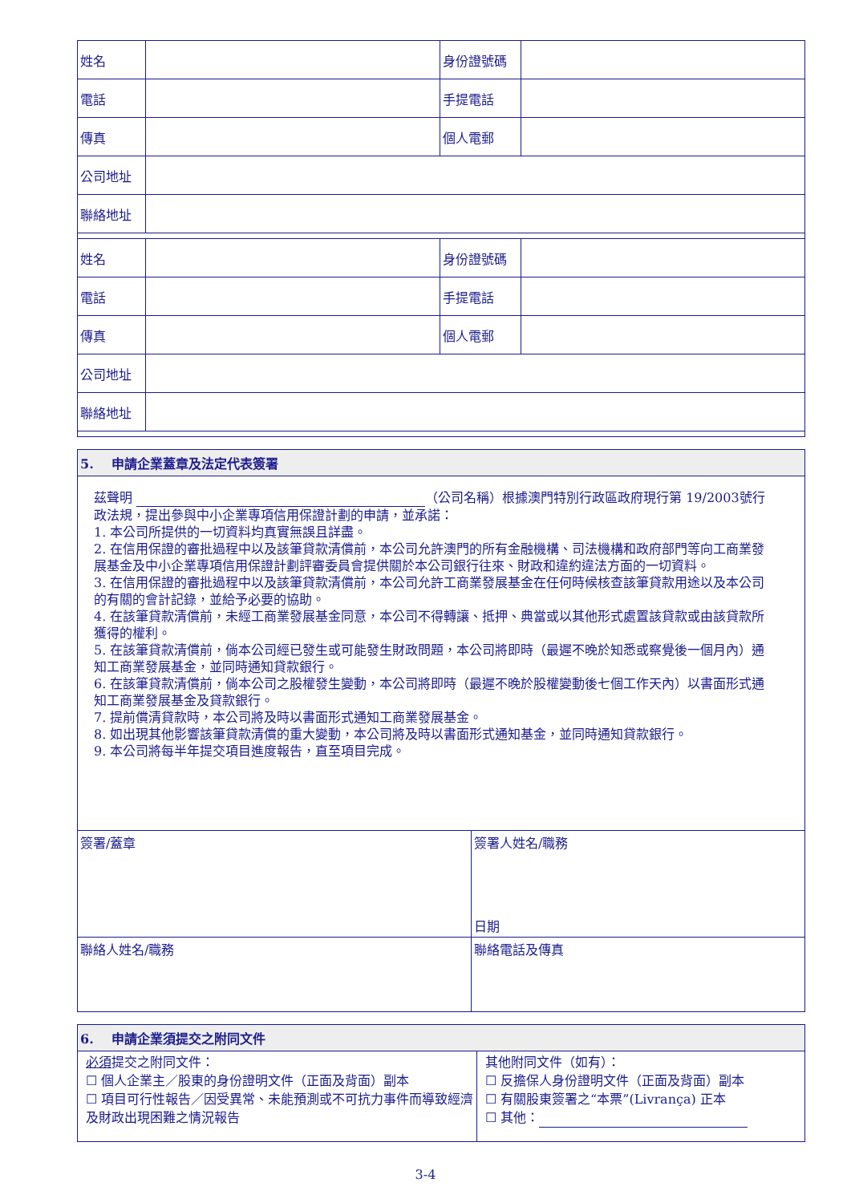| 姓名 | | 身份證號碼 | |
| 電話 | | 手提電話 | |
| 傳真 | | 個人電郵 | |
| 公司地址 | | | |
| 聯絡地址 | | | |
| 姓名 | | 身份證號碼 | |
| 電話 | | 手提電話 | |
| 傳真 | | 個人電郵 | |
| 公司地址 | | | |
| 聯絡地址 | | | |
| 5. 申請企業蓋章及法定代表簽署 | |
| 茲聲明 （公司名稱）根據澳門特別行政區政府現行第 19/2003號行政法規，提出參與中小企業專項信用保證計劃的申請，並承諾： 1. 本公司所提供的一切資料均真實無誤且詳盡。 2. 在信用保證的審批過程中以及該筆貸款清償前，本公司允許澳門的所有金融機構、司法機構和政府部門等向工商業發展基金及中小企業專項信用保證計劃評審委員會提供關於本公司銀行往來、財政和違約違法方面的一切資料。 3. 在信用保證的審批過程中以及該筆貸款清償前，本公司允許工商業發展基金在任何時候核查該筆貸款用途以及本公司的有關的會計記錄，並給予必要的協助。 4. 在該筆貸款清償前，未經工商業發展基金同意，本公司不得轉讓、抵押、典當或以其他形式處置該貸款或由該貸款所獲得的權利。 5. 在該筆貸款清償前，倘本公司經已發生或可能發生財政問題，本公司將即時（最遲不晚於知悉或察覺後一個月內）通知工商業發展基金，並同時通知貸款銀行。 6. 在該筆貸款清償前，倘本公司之股權發生變動，本公司將即時（最遲不晚於股權變動後七個工作天內）以書面形式通知工商業發展基金及貸款銀行。 7. 提前償清貸款時，本公司將及時以書面形式通知工商業發展基金。 8. 如出現其他影響該筆貸款清償的重大變動，本公司將及時以書面形式通知基金，並同時通知貸款銀行。 9. 本公司將每半年提交項目進度報告，直至項目完成。 | |
| 簽署/蓋章 | 簽署人姓名/職務 日期 |
| 聯絡人姓名/職務 | 聯絡電話及傳真 |
| 6. 申請企業須提交之附同文件 | |
| 必須 提交之附同文件： ☐ 個人企業主／股東的身份證明文件（正面及背面）副本 ☐ 項目可行性報告／因受異常、未能預測或不可抗力事件而導致經濟及財政出現困難之情況報告 | 其他附同文件（如有）： ☐ 反擔保人身份證明文件（正面及背面）副本 ☐ 有關股東簽署之“本票”(Livrança) 正本 ☐ 其他： |
3-4